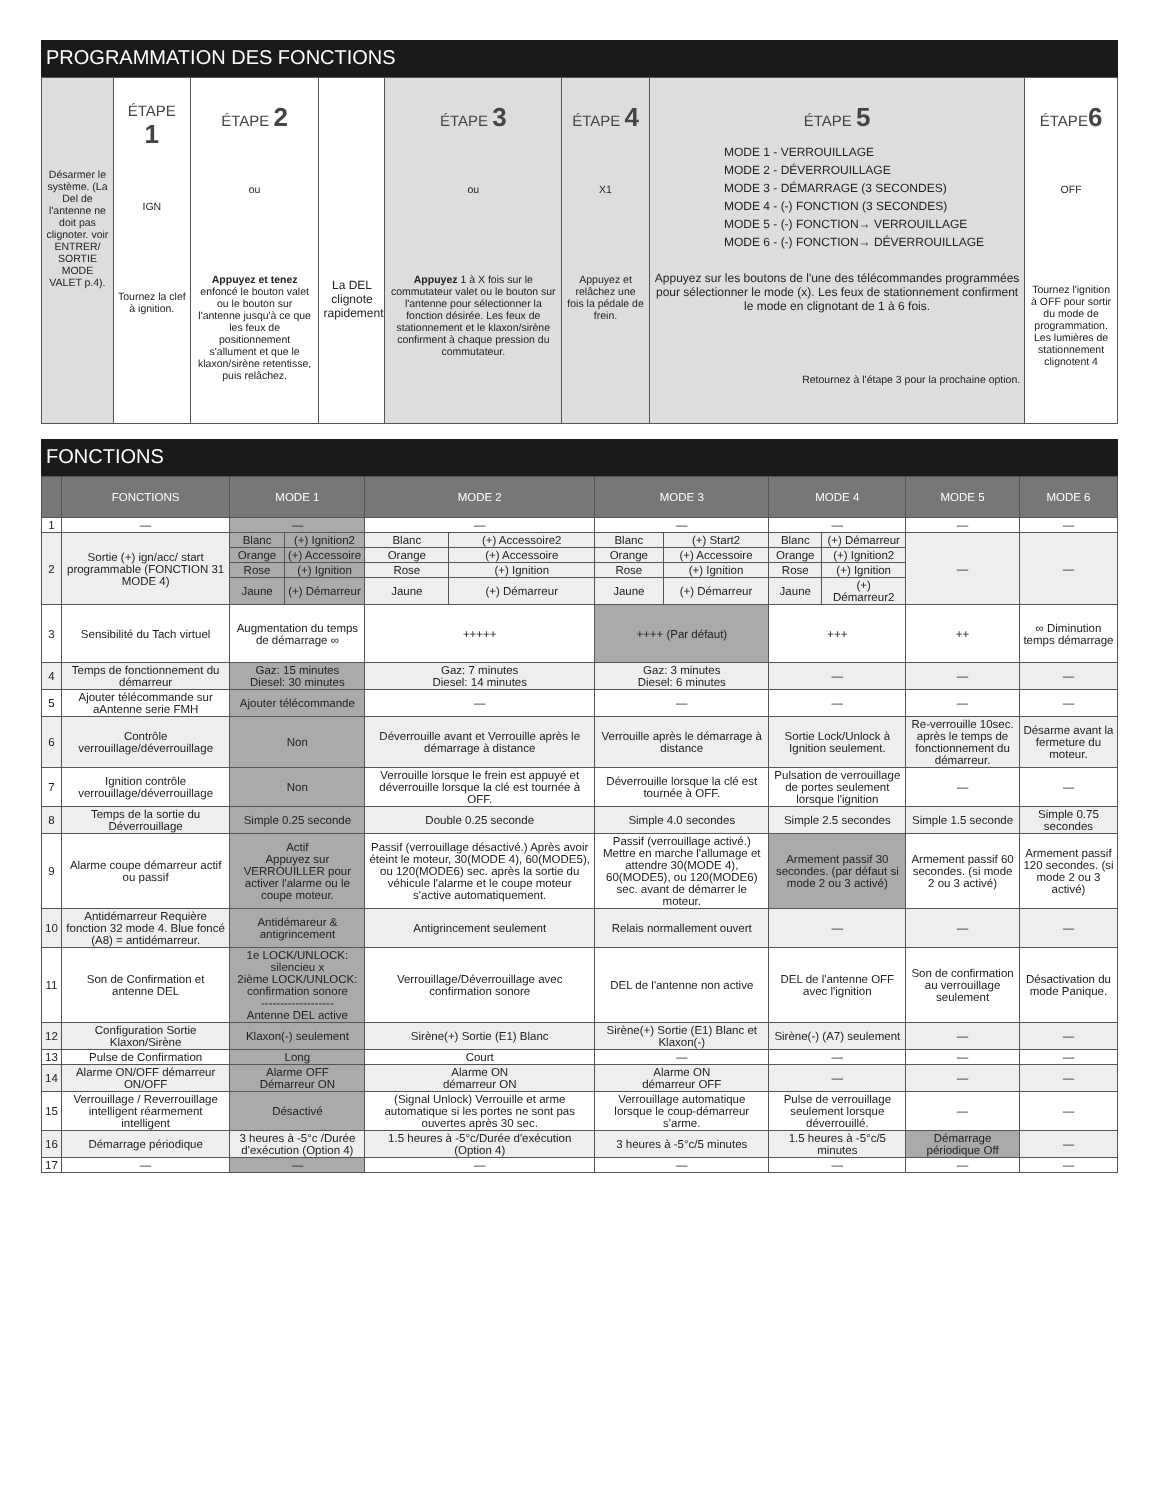PROGRAMMATION DES FONCTIONS
Désarmer le système. (La Del de l'antenne ne doit pas clignoter. voir ENTRER/ SORTIE MODE VALET p.4).
ÉTAPE
1
IGN
Tournez la clef à ignition.
ÉTAPE 2
ou
Appuyez et tenez enfoncé le bouton valet ou le bouton sur l'antenne jusqu'à ce que les feux de positionnement s'allument et que le klaxon/sirène retentisse, puis relâchez.
La DEL clignote rapidement.
ÉTAPE 3
ou
Appuyez 1 à X fois sur le commutateur valet ou le bouton sur l'antenne pour sélectionner la fonction désirée. Les feux de stationnement et le klaxon/sirène confirment à chaque pression du commutateur.
ÉTAPE 4
X1
Appuyez et relâchez une fois la pédale de frein.
ÉTAPE 5
MODE 1 - VERROUILLAGE
MODE 2 - DÉVERROUILLAGE
MODE 3 - DÉMARRAGE (3 SECONDES)
MODE 4 - (-) FONCTION (3 SECONDES)
MODE 5 - (-) FONCTION→ VERROUILLAGE
MODE 6 - (-) FONCTION→ DÉVERROUILLAGE
Appuyez sur les boutons de l'une des télécommandes programmées pour sélectionner le mode (x). Les feux de stationnement confirment le mode en clignotant de 1 à 6 fois.
Retournez à l'étape 3 pour la prochaine option.
ÉTAPE6
OFF
Tournez l'ignition à OFF pour sortir du mode de programmation. Les lumières de stationnement clignotent 4
FONCTIONS
| | FONCTIONS | MODE 1 | | MODE 2 | | MODE 3 | | MODE 4 | | MODE 5 | MODE 6 |
| --- | --- | --- | --- | --- | --- | --- | --- | --- | --- | --- | --- |
| 1 | — | — | | — | | — | | — | | — | — |
| 2 | Sortie (+) ign/acc/ start programmable (FONCTION 31 MODE 4) | Blanc | (+) Ignition2 | Blanc | (+) Accessoire2 | Blanc | (+) Start2 | Blanc | (+) Démarreur | — | — |
| | | Orange | (+) Accessoire | Orange | (+) Accessoire | Orange | (+) Accessoire | Orange | (+) Ignition2 | | |
| | | Rose | (+) Ignition | Rose | (+) Ignition | Rose | (+) Ignition | Rose | (+) Ignition | | |
| | | Jaune | (+) Démarreur | Jaune | (+) Démarreur | Jaune | (+) Démarreur | Jaune | (+) Démarreur2 | | |
| 3 | Sensibilité du Tach virtuel | Augmentation du temps de démarrage ∞ | | +++++ | | ++++ (Par défaut) | | +++ | | ++ | ∞ Diminution temps démarrage |
| 4 | Temps de fonctionnement du démarreur | Gaz: 15 minutes Diesel: 30 minutes | | Gaz: 7 minutes Diesel: 14 minutes | | Gaz: 3 minutes Diesel: 6 minutes | | — | | — | — |
| 5 | Ajouter télécommande sur aAntenne serie FMH | Ajouter télécommande | | — | | — | | — | | — | — |
| 6 | Contrôle verrouillage/déverrouillage | Non | | Déverrouille avant et Verrouille après le démarrage à distance | | Verrouille après le démarrage à distance | | Sortie Lock/Unlock à Ignition seulement. | | Re-verrouille 10sec. après le temps de fonctionnement du démarreur. | Désarme avant la fermeture du moteur. |
| 7 | Ignition contrôle verrouillage/déverrouillage | Non | | Verrouille lorsque le frein est appuyé et déverrouille lorsque la clé est tournée à OFF. | | Déverrouille lorsque la clé est tournée à OFF. | | Pulsation de verrouillage de portes seulement lorsque l'ignition | | — | — |
| 8 | Temps de la sortie du Déverrouillage | Simple 0.25 seconde | | Double 0.25 seconde | | Simple 4.0 secondes | | Simple 2.5 secondes | | Simple 1.5 seconde | Simple 0.75 secondes |
| 9 | Alarme coupe démarreur actif ou passif | Actif Appuyez sur VERROUILLER pour activer l'alarme ou le coupe moteur. | | Passif (verrouillage désactivé.) Après avoir éteint le moteur, 30(MODE 4), 60(MODE5), ou 120(MODE6) sec. après la sortie du véhicule l'alarme et le coupe moteur s'active automatiquement. | | Passif (verrouillage activé.) Mettre en marche l'allumage et attendre 30(MODE 4), 60(MODE5), ou 120(MODE6) sec. avant de démarrer le moteur. | | Armement passif 30 secondes. (par défaut si mode 2 ou 3 activé) | | Armement passif 60 secondes. (si mode 2 ou 3 activé) | Armement passif 120 secondes. (si mode 2 ou 3 activé) |
| 10 | Antidémarreur Requière fonction 32 mode 4. Blue foncé (A8) = antidémarreur. | Antidémareur & antigrincement | | Antigrincement seulement | | Relais normallement ouvert | | — | | — | — |
| 11 | Son de Confirmation et antenne DEL | 1e LOCK/UNLOCK: silencieu x 2ième LOCK/UNLOCK: confirmation sonore ------------------- Antenne DEL active | | Verrouillage/Déverrouillage avec confirmation sonore | | DEL de l'antenne non active | | DEL de l'antenne OFF avec l'ignition | | Son de confirmation au verrouillage seulement | Désactivation du mode Panique. |
| 12 | Configuration Sortie Klaxon/Sirène | Klaxon(-) seulement | | Sirène(+) Sortie (E1) Blanc | | Sirène(+) Sortie (E1) Blanc et Klaxon(-) | | Sirène(-) (A7) seulement | | — | — |
| 13 | Pulse de Confirmation | Long | | Court | | — | | — | | — | — |
| 14 | Alarme ON/OFF démarreur ON/OFF | Alarme OFF Démarreur ON | | Alarme ON démarreur ON | | Alarme ON démarreur OFF | | — | | — | — |
| 15 | Verrouillage / Reverrouillage intelligent réarmement intelligent | Désactivé | | (Signal Unlock) Verrouille et arme automatique si les portes ne sont pas ouvertes après 30 sec. | | Verrouillage automatique lorsque le coup-démarreur s'arme. | | Pulse de verrouillage seulement lorsque déverrouillé. | | — | — |
| 16 | Démarrage périodique | 3 heures à -5°c /Durée d'exécution (Option 4) | | 1.5 heures à -5°c/Durée d'exécution (Option 4) | | 3 heures à -5°c/5 minutes | | 1.5 heures à -5°c/5 minutes | | Démarrage périodique Off | — |
| 17 | — | — | | — | | — | | — | | — | — |